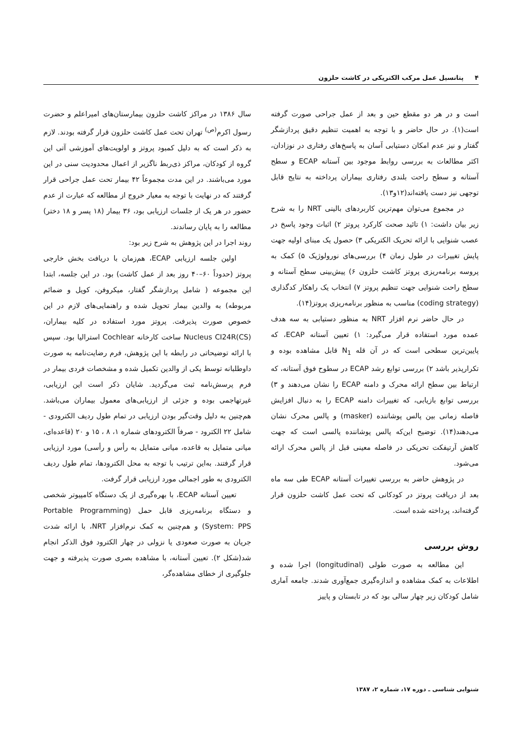۴ پتانسیل عمل مرکب الکتریکی در کاشت حلزون
است و در هر دو مقطع حین و بعد از عمل جراحی صورت گرفته است(۱). در حال حاضر و با توجه به اهمیت تنظیم دقیق پردازشگر گفتار و نیز عدم امکان دستیابی آسان به پاسخ‌های رفتاری در نوزادان، اکثر مطالعات به بررسی روابط موجود بین آستانه ECAP و سطح آستانه و سطح راحت بلندی رفتاری بیماران پرداخته به نتایج قابل توجهی نیز دست یافته‌اند(۱۲و۱۳).
در مجموع می‌توان مهم‌ترین کاربردهای بالینی NRT را به شرح زیر بیان داشت: ۱) تائید صحت کارکرد پروتز ۲) اثبات وجود پاسخ در عصب شنوایی با ارائه تحریک الکتریکی ۳) حصول یک مبنای اولیه جهت پایش تغییرات در طول زمان ۴) بررسی‌های نورولوژیک ۵) کمک به پروسه برنامه‌ریزی پروتز کاشت حلزون ۶) پیش‌بینی سطح آستانه و سطح راحت شنوایی جهت تنظیم پروتز ۷) انتخاب یک راهکار کدگذاری (coding strategy) مناسب به منظور برنامه‌ریزی پروتز(۱۴).
در حال حاضر نرم افزار NRT به منظور دستیابی به سه هدف عمده مورد استفاده قرار می‌گیرد: ۱) تعیین آستانه ECAP، که پایین‌ترین سطحی است که در آن قله N<sub>1</sub> قابل مشاهده بوده و تکرارپذیر باشد ۲) بررسی توابع رشد ECAP در سطوح فوق آستانه، که ارتباط بین سطح ارائه محرک و دامنه ECAP را نشان می‌دهند و ۳) بررسی توابع بازیابی، که تغییرات دامنه ECAP را به دنبال افزایش فاصله زمانی بین پالس پوشاننده (masker) و پالس محرک نشان می‌دهند(۱۴). توضیح این‌که پالس پوشاننده پالسی است که جهت کاهش آرتیفکت تحریکی در فاصله معینی قبل از پالس محرک ارائه می‌شود.
در پژوهش حاضر به بررسی تغییرات آستانه ECAP طی سه ماه بعد از دریافت پروتز در کودکانی که تحت عمل کاشت حلزون قرار گرفته‌اند، پرداخته شده است.
روش بررسی
این مطالعه به صورت طولی (longitudinal) اجرا شده و اطلاعات به کمک مشاهده و اندازه‌گیری جمع‌آوری شدند. جامعه آماری شامل کودکان زیر چهار سالی بود که در تابستان و پاییز
سال ۱۳۸۶ در مراکز کاشت حلزون بیمارستان‌های امیراعلم و حضرت رسول اکرم<sup>(ص)</sup> تهران تحت عمل کاشت حلزون قرار گرفته بودند. لازم به ذکر است که به دلیل کمبود پروتز و اولویت‌های آموزشی آتی این گروه از کودکان، مراکز ذی‌ربط ناگزیر از اعمال محدودیت سنی در این مورد می‌باشند. در این مدت مجموعاً ۴۲ بیمار تحت عمل جراحی قرار گرفتند که در نهایت با توجه به معیار خروج از مطالعه که عبارت از عدم حضور در هر یک از جلسات ارزیابی بود، ۳۶ بیمار (۱۸ پسر و ۱۸ دختر) مطالعه را به پایان رساندند.
روند اجرا در این پژوهش به شرح زیر بود:
اولین جلسه ارزیابی ECAP، هم‌زمان با دریافت بخش خارجی پروتز (حدوداً ۶۰–۴۰ روز بعد از عمل کاشت) بود. در این جلسه، ابتدا این مجموعه ( شامل پردازشگر گفتار، میکروفن، کویل و ضمائم مربوطه) به والدین بیمار تحویل شده و راهنمایی‌های لازم در این خصوص صورت پذیرفت. پروتز مورد استفاده در کلیه بیماران، Nucleus CI24R(CS) ساخت کارخانه Cochlear استرالیا بود. سپس با ارائه توضیحاتی در رابطه با این پژوهش، فرم رضایت‌نامه به صورت داوطلبانه توسط یکی از والدین تکمیل شده و مشخصات فردی بیمار در فرم پرسش‌نامه ثبت می‌گردید. شایان ذکر است این ارزیابی، غیرتهاجمی بوده و جزئی از ارزیابی‌های معمول بیماران می‌باشد. هم‌چنین به دلیل وقت‌گیر بودن ارزیابی در تمام طول ردیف الکترودی - شامل ۲۲ الکترود - صرفاً الکترودهای شماره ۱، ۸ ، ۱۵ و ۲۰ (قاعده‌ای، میانی متمایل به قاعده، میانی متمایل به رأس و رأسی) مورد ارزیابی قرار گرفتند. به‌این ترتیب با توجه به محل الکترودها، تمام طول ردیف الکترودی به طور اجمالی مورد ارزیابی قرار گرفت.
تعیین آستانه ECAP، با بهره‌گیری از یک دستگاه کامپیوتر شخصی و دستگاه برنامه‌ریزی قابل حمل (Portable Programming System: PPS) و هم‌چنین به کمک نرم‌افزار NRT، با ارائه شدت جریان به صورت صعودی یا نزولی در چهار الکترود فوق الذکر انجام شد(شکل ۲). تعیین آستانه، با مشاهده بصری صورت پذیرفته و جهت جلوگیری از خطای مشاهده‌گر،
شنوایی شناسی ـ دوره ۱۷، شماره ۲، ۱۳۸۷